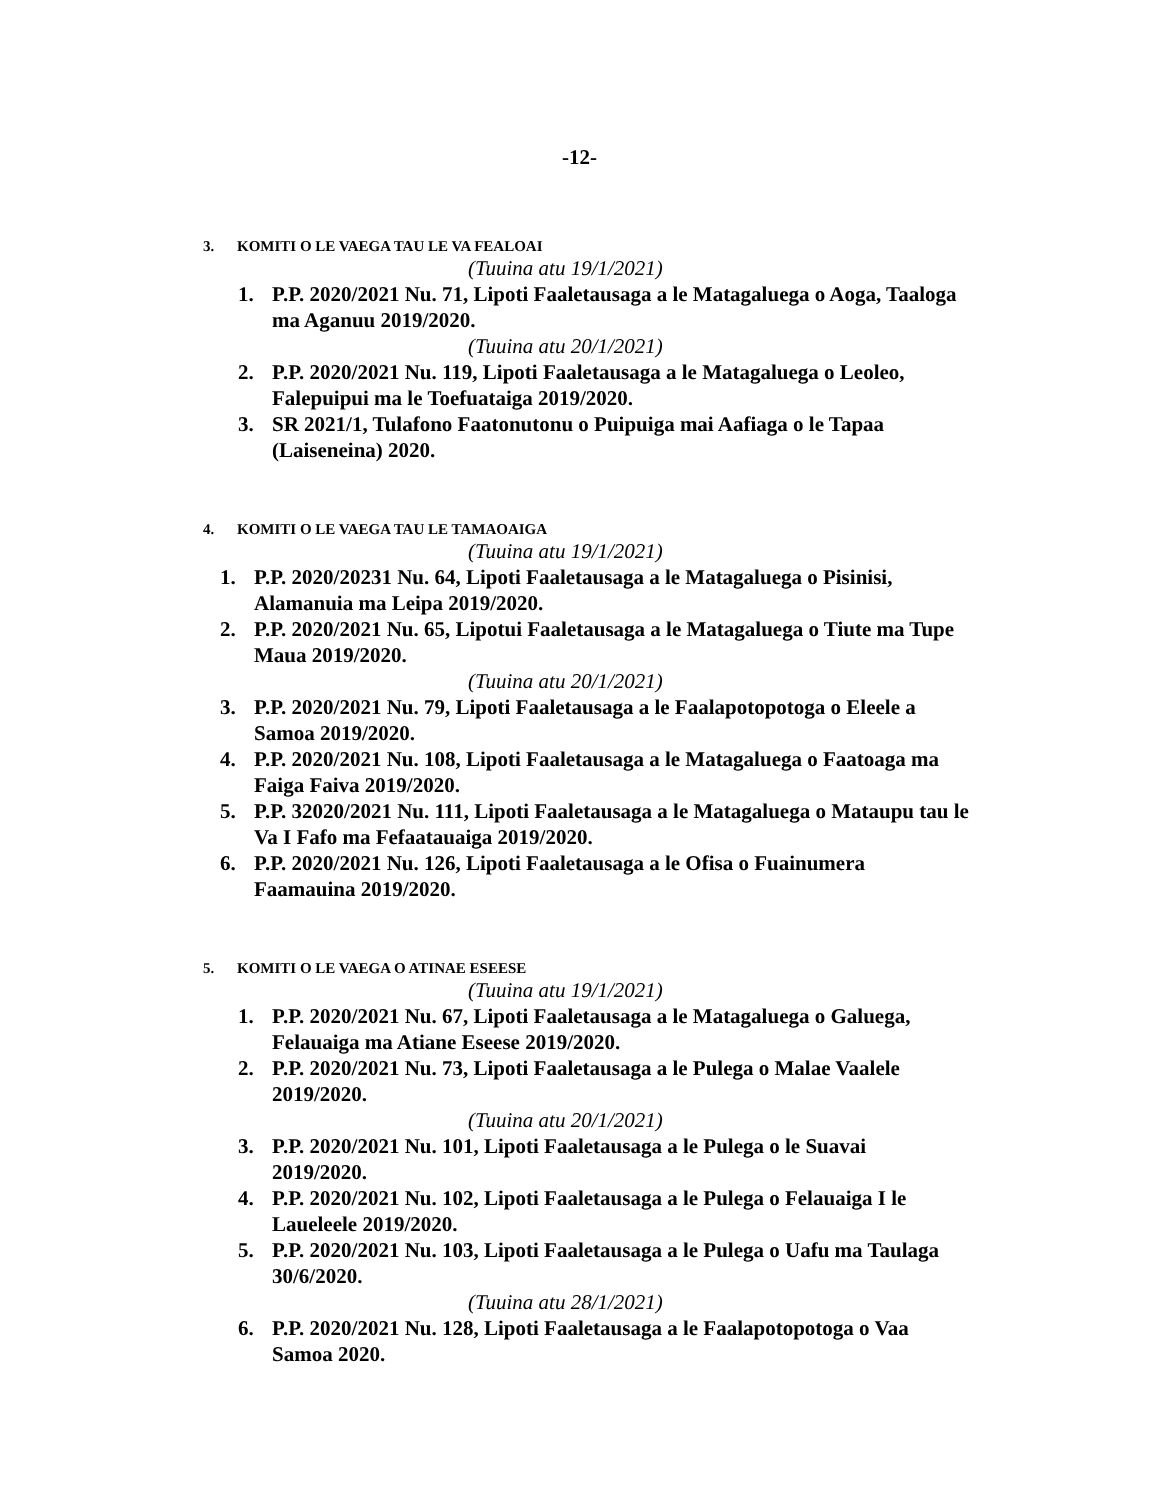-12-
3. KOMITI O LE VAEGA TAU LE VA FEALOAI
(Tuuina atu 19/1/2021)
1. P.P. 2020/2021 Nu. 71, Lipoti Faaletausaga a le Matagaluega o Aoga, Taaloga ma Aganuu 2019/2020.
(Tuuina atu 20/1/2021)
2. P.P. 2020/2021 Nu. 119, Lipoti Faaletausaga a le Matagaluega o Leoleo, Falepuipui ma le Toefuataiga 2019/2020.
3. SR 2021/1, Tulafono Faatonutonu o Puipuiga mai Aafiaga o le Tapaa (Laiseneina) 2020.
4. KOMITI O LE VAEGA TAU LE TAMAOAIGA
(Tuuina atu 19/1/2021)
1. P.P. 2020/20231 Nu. 64, Lipoti Faaletausaga a le Matagaluega o Pisinisi, Alamanuia ma Leipa 2019/2020.
2. P.P. 2020/2021 Nu. 65, Lipotui Faaletausaga a le Matagaluega o Tiute ma Tupe Maua 2019/2020.
(Tuuina atu 20/1/2021)
3. P.P. 2020/2021 Nu. 79, Lipoti Faaletausaga a le Faalapotopotoga o Eleele a Samoa 2019/2020.
4. P.P. 2020/2021 Nu. 108, Lipoti Faaletausaga a le Matagaluega o Faatoaga ma Faiga Faiva 2019/2020.
5. P.P. 32020/2021 Nu. 111, Lipoti Faaletausaga a le Matagaluega o Mataupu tau le Va I Fafo ma Fefaatauaiga 2019/2020.
6. P.P. 2020/2021 Nu. 126, Lipoti Faaletausaga a le Ofisa o Fuainumera Faamauina 2019/2020.
5. KOMITI O LE VAEGA O ATINAE ESEESE
(Tuuina atu 19/1/2021)
1. P.P. 2020/2021 Nu. 67, Lipoti Faaletausaga a le Matagaluega o Galuega, Felauaiga ma Atiane Eseese 2019/2020.
2. P.P. 2020/2021 Nu. 73, Lipoti Faaletausaga a le Pulega o Malae Vaalele 2019/2020.
(Tuuina atu 20/1/2021)
3. P.P. 2020/2021 Nu. 101, Lipoti Faaletausaga a le Pulega o le Suavai 2019/2020.
4. P.P. 2020/2021 Nu. 102, Lipoti Faaletausaga a le Pulega o Felauaiga I le Laueleele 2019/2020.
5. P.P. 2020/2021 Nu. 103, Lipoti Faaletausaga a le Pulega o Uafu ma Taulaga 30/6/2020.
(Tuuina atu 28/1/2021)
6. P.P. 2020/2021 Nu. 128, Lipoti Faaletausaga a le Faalapotopotoga o Vaa Samoa 2020.